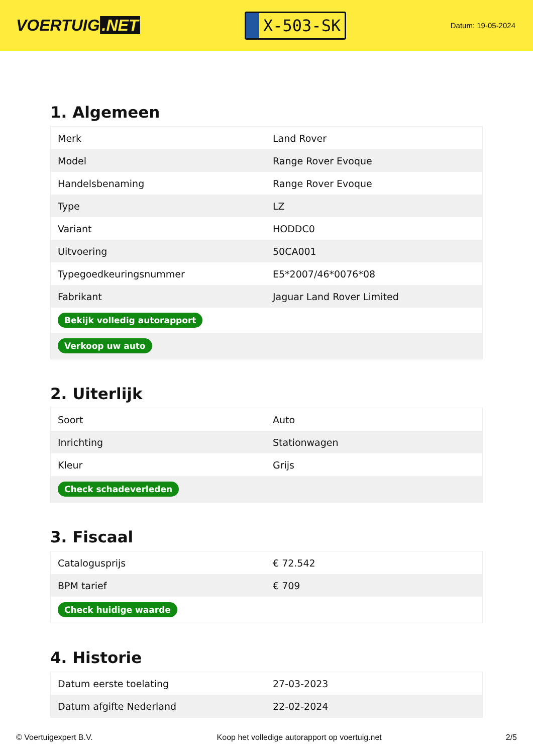VOERTUIG.NET
X-503-SK
Datum: 19-05-2024
1. Algemeen
| Merk | Land Rover |
| Model | Range Rover Evoque |
| Handelsbenaming | Range Rover Evoque |
| Type | LZ |
| Variant | HODDC0 |
| Uitvoering | 50CA001 |
| Typegoedkeuringsnummer | E5*2007/46*0076*08 |
| Fabrikant | Jaguar Land Rover Limited |
| Bekijk volledig autorapport | |
| Verkoop uw auto | |
2. Uiterlijk
| Soort | Auto |
| Inrichting | Stationwagen |
| Kleur | Grijs |
| Check schadeverleden | |
3. Fiscaal
| Catalogusprijs | € 72.542 |
| BPM tarief | € 709 |
| Check huidige waarde | |
4. Historie
| Datum eerste toelating | 27-03-2023 |
| Datum afgifte Nederland | 22-02-2024 |
© Voertuigexpert B.V. Koop het volledige autorapport op voertuig.net 2/5